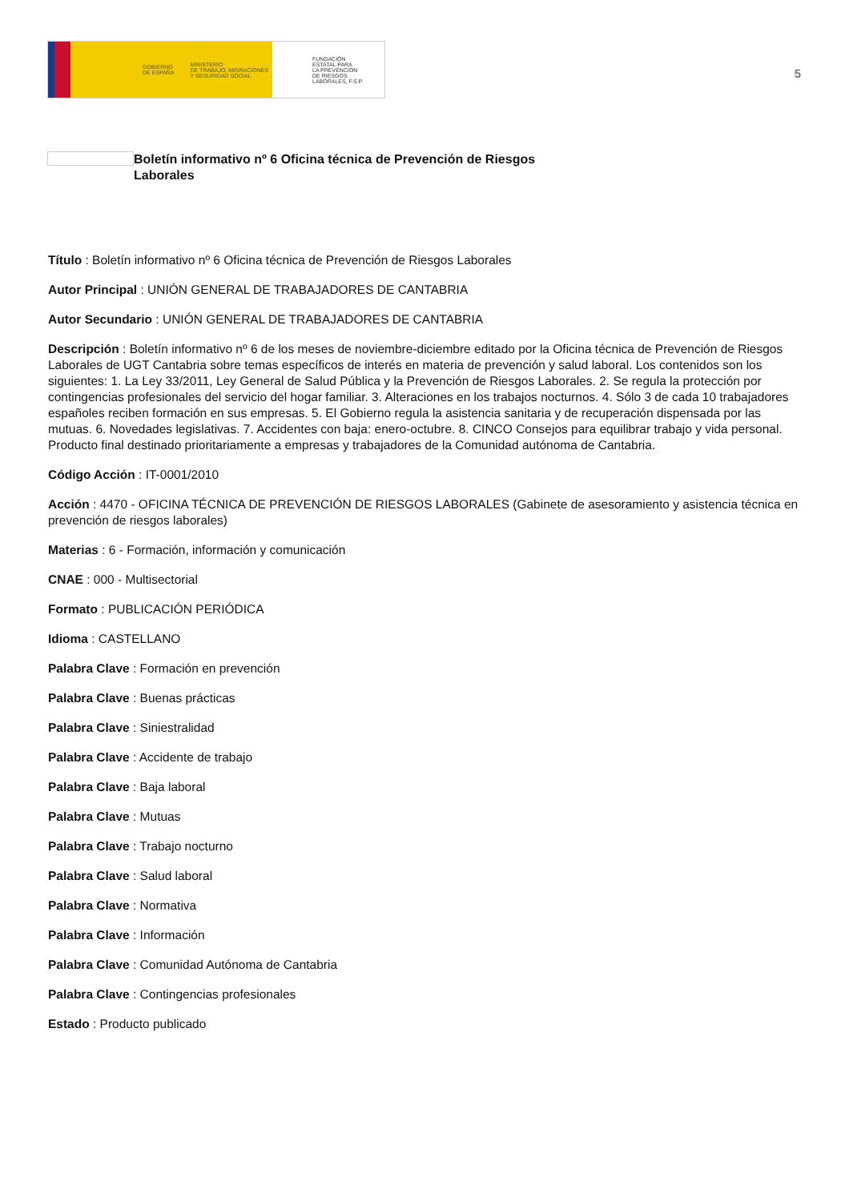GOBIERNO
DE ESPAÑA MINISTERIO
DE TRABAJO, MIGRACIONES
Y SEGURIDAD SOCIAL
FUNDACIÓN
ESTATAL PARA
LA PREVENCIÓN
DE RIESGOS
LABORALES, F.S.P.
5
Boletín informativo nº 6 Oficina técnica de Prevención de Riesgos Laborales
Título : Boletín informativo nº 6 Oficina técnica de Prevención de Riesgos Laborales
Autor Principal : UNIÓN GENERAL DE TRABAJADORES DE CANTABRIA
Autor Secundario : UNIÓN GENERAL DE TRABAJADORES DE CANTABRIA
Descripción : Boletín informativo nº 6 de los meses de noviembre-diciembre editado por la Oficina técnica de Prevención de Riesgos Laborales de UGT Cantabria sobre temas específicos de interés en materia de prevención y salud laboral. Los contenidos son los siguientes: 1. La Ley 33/2011, Ley General de Salud Pública y la Prevención de Riesgos Laborales. 2. Se regula la protección por contingencias profesionales del servicio del hogar familiar. 3. Alteraciones en los trabajos nocturnos. 4. Sólo 3 de cada 10 trabajadores españoles reciben formación en sus empresas. 5. El Gobierno regula la asistencia sanitaria y de recuperación dispensada por las mutuas. 6. Novedades legislativas. 7. Accidentes con baja: enero-octubre. 8. CINCO Consejos para equilibrar trabajo y vida personal. Producto final destinado prioritariamente a empresas y trabajadores de la Comunidad autónoma de Cantabria.
Código Acción : IT-0001/2010
Acción : 4470 - OFICINA TÉCNICA DE PREVENCIÓN DE RIESGOS LABORALES (Gabinete de asesoramiento y asistencia técnica en prevención de riesgos laborales)
Materias : 6 - Formación, información y comunicación
CNAE : 000 - Multisectorial
Formato : PUBLICACIÓN PERIÓDICA
Idioma : CASTELLANO
Palabra Clave : Formación en prevención
Palabra Clave : Buenas prácticas
Palabra Clave : Siniestralidad
Palabra Clave : Accidente de trabajo
Palabra Clave : Baja laboral
Palabra Clave : Mutuas
Palabra Clave : Trabajo nocturno
Palabra Clave : Salud laboral
Palabra Clave : Normativa
Palabra Clave : Información
Palabra Clave : Comunidad Autónoma de Cantabria
Palabra Clave : Contingencias profesionales
Estado : Producto publicado